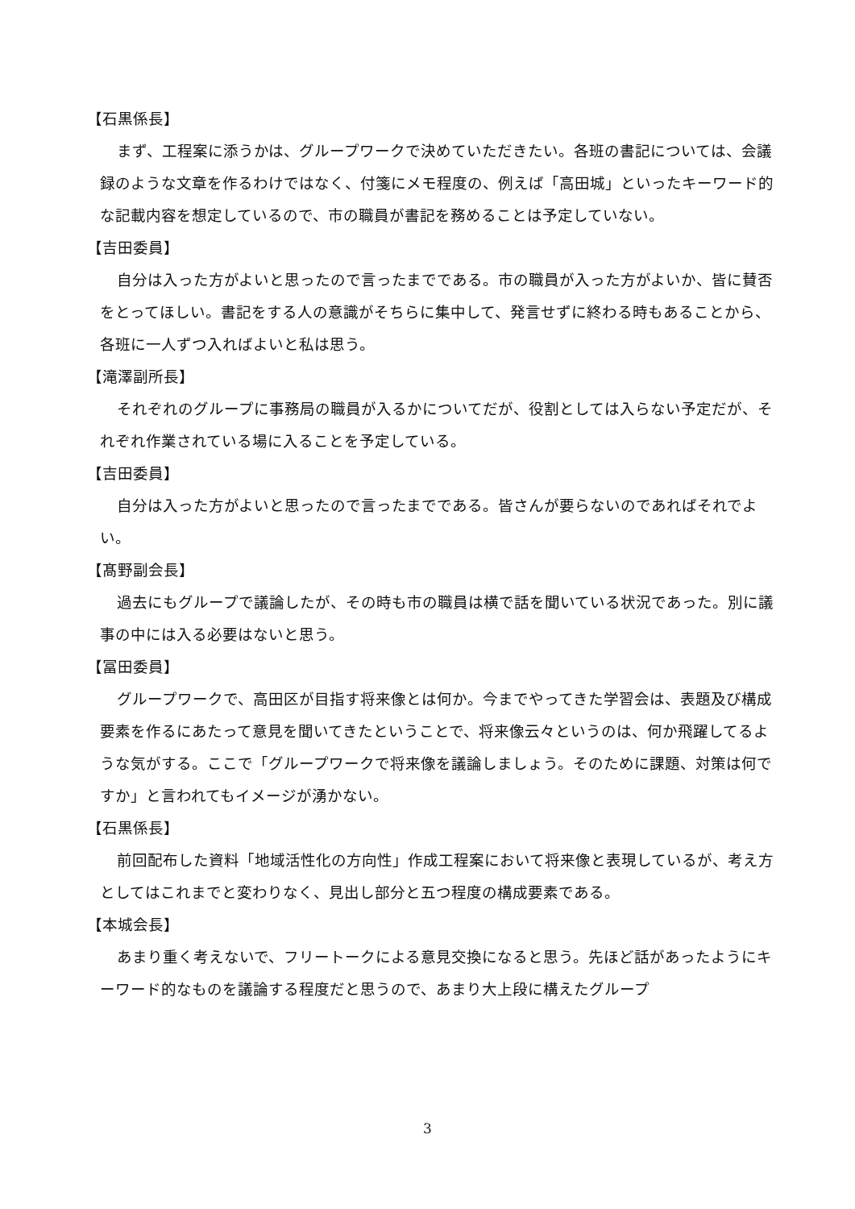【石黒係長】
まず、工程案に添うかは、グループワークで決めていただきたい。各班の書記については、会議録のような文章を作るわけではなく、付箋にメモ程度の、例えば「高田城」といったキーワード的な記載内容を想定しているので、市の職員が書記を務めることは予定していない。
【吉田委員】
自分は入った方がよいと思ったので言ったまでである。市の職員が入った方がよいか、皆に賛否をとってほしい。書記をする人の意識がそちらに集中して、発言せずに終わる時もあることから、各班に一人ずつ入ればよいと私は思う。
【滝澤副所長】
それぞれのグループに事務局の職員が入るかについてだが、役割としては入らない予定だが、それぞれ作業されている場に入ることを予定している。
【吉田委員】
自分は入った方がよいと思ったので言ったまでである。皆さんが要らないのであればそれでよい。
【髙野副会長】
過去にもグループで議論したが、その時も市の職員は横で話を聞いている状況であった。別に議事の中には入る必要はないと思う。
【冨田委員】
グループワークで、高田区が目指す将来像とは何か。今までやってきた学習会は、表題及び構成要素を作るにあたって意見を聞いてきたということで、将来像云々というのは、何か飛躍してるような気がする。ここで「グループワークで将来像を議論しましょう。そのために課題、対策は何ですか」と言われてもイメージが湧かない。
【石黒係長】
前回配布した資料「地域活性化の方向性」作成工程案において将来像と表現しているが、考え方としてはこれまでと変わりなく、見出し部分と五つ程度の構成要素である。
【本城会長】
あまり重く考えないで、フリートークによる意見交換になると思う。先ほど話があったようにキーワード的なものを議論する程度だと思うので、あまり大上段に構えたグループ
3